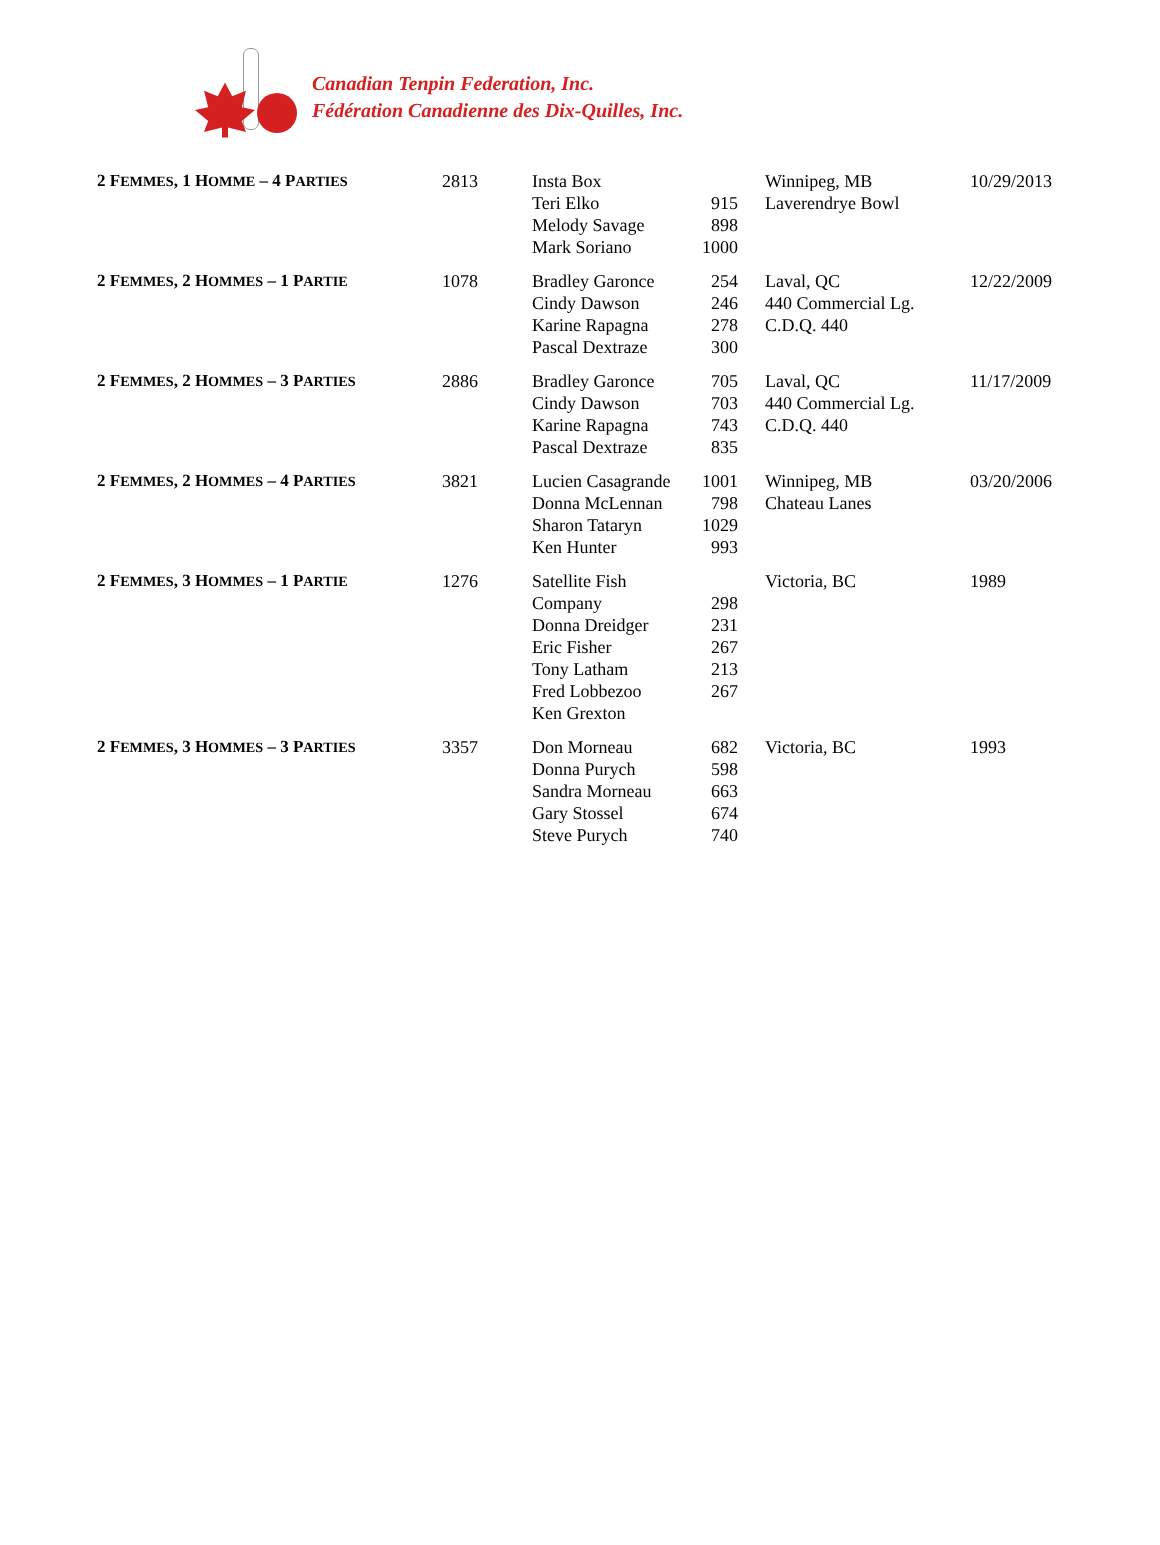Canadian Tenpin Federation, Inc.
Fédération Canadienne des Dix-Quilles, Inc.
| 2 F EMMES , 1 H OMME – 4 P ARTIES | 2813 | Insta Box Teri Elko Melody Savage Mark Soriano | 915 898 1000 | Winnipeg, MB Laverendrye Bowl | 10/29/2013 |
| 2 F EMMES , 2 H OMMES – 1 P ARTIE | 1078 | Bradley Garonce Cindy Dawson Karine Rapagna Pascal Dextraze | 254 246 278 300 | Laval, QC 440 Commercial Lg. C.D.Q. 440 | 12/22/2009 |
| 2 F EMMES , 2 H OMMES – 3 P ARTIES | 2886 | Bradley Garonce Cindy Dawson Karine Rapagna Pascal Dextraze | 705 703 743 835 | Laval, QC 440 Commercial Lg. C.D.Q. 440 | 11/17/2009 |
| 2 F EMMES , 2 H OMMES – 4 P ARTIES | 3821 | Lucien Casagrande Donna McLennan Sharon Tataryn Ken Hunter | 1001 798 1029 993 | Winnipeg, MB Chateau Lanes | 03/20/2006 |
| 2 F EMMES , 3 H OMMES – 1 P ARTIE | 1276 | Satellite Fish Company Donna Dreidger Eric Fisher Tony Latham Fred Lobbezoo Ken Grexton | 298 231 267 213 267 | Victoria, BC | 1989 |
| 2 F EMMES , 3 H OMMES – 3 P ARTIES | 3357 | Don Morneau Donna Purych Sandra Morneau Gary Stossel Steve Purych | 682 598 663 674 740 | Victoria, BC | 1993 |